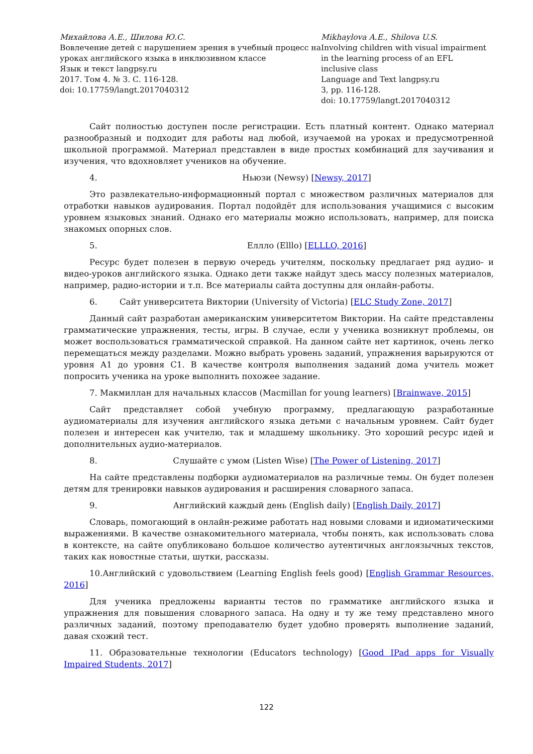Михайлова А.Е., Шилова Ю.С.
Вовлечение детей с нарушением зрения в учебный процесс на уроках английского языка в инклюзивном классе
Язык и текст langpsy.ru
2017. Том 4. № 3. С. 116-128.
doi: 10.17759/langt.2017040312
Mikhaylova A.E., Shilova U.S.
Involving children with visual impairment in the learning process of an EFL inclusive class
Language and Text langpsy.ru
3, pp. 116-128.
doi: 10.17759/langt.2017040312
Сайт полностью доступен после регистрации. Есть платный контент. Однако материал разнообразный и подходит для работы над любой, изучаемой на уроках и предусмотренной школьной программой. Материал представлен в виде простых комбинаций для заучивания и изучения, что вдохновляет учеников на обучение.
4. Ньюзи (Newsy) [Newsy, 2017]
Это развлекательно-информационный портал с множеством различных материалов для отработки навыков аудирования. Портал подойдёт для использования учащимися с высоким уровнем языковых знаний. Однако его материалы можно использовать, например, для поиска знакомых опорных слов.
5. Еллло (Elllo) [ELLLO, 2016]
Ресурс будет полезен в первую очередь учителям, поскольку предлагает ряд аудио- и видео-уроков английского языка. Однако дети также найдут здесь массу полезных материалов, например, радио-истории и т.п. Все материалы сайта доступны для онлайн-работы.
6. Сайт университета Виктории (University of Victoria) [ELC Study Zone, 2017]
Данный сайт разработан американским университетом Виктории. На сайте представлены грамматические упражнения, тесты, игры. В случае, если у ученика возникнут проблемы, он может воспользоваться грамматической справкой. На данном сайте нет картинок, очень легко перемещаться между разделами. Можно выбрать уровень заданий, упражнения варьируются от уровня А1 до уровня С1. В качестве контроля выполнения заданий дома учитель может попросить ученика на уроке выполнить похожее задание.
7. Макмиллан для начальных классов (Macmillan for young learners) [Brainwave, 2015]
Сайт представляет собой учебную программу, предлагающую разработанные аудиоматериалы для изучения английского языка детьми с начальным уровнем. Сайт будет полезен и интересен как учителю, так и младшему школьнику. Это хороший ресурс идей и дополнительных аудио-материалов.
8. Слушайте с умом (Listen Wise) [The Power of Listening, 2017]
На сайте представлены подборки аудиоматериалов на различные темы. Он будет полезен детям для тренировки навыков аудирования и расширения словарного запаса.
9. Английский каждый день (English daily) [English Daily, 2017]
Словарь, помогающий в онлайн-режиме работать над новыми словами и идиоматическими выражениями. В качестве ознакомительного материала, чтобы понять, как использовать слова в контексте, на сайте опубликовано большое количество аутентичных англоязычных текстов, таких как новостные статьи, шутки, рассказы.
10.Английский с удовольствием (Learning English feels good) [English Grammar Resources, 2016]
Для ученика предложены варианты тестов по грамматике английского языка и упражнения для повышения словарного запаса. На одну и ту же тему представлено много различных заданий, поэтому преподавателю будет удобно проверять выполнение заданий, давая схожий тест.
11. Образовательные технологии (Educators technology) [Good IPad apps for Visually Impaired Students, 2017]
122